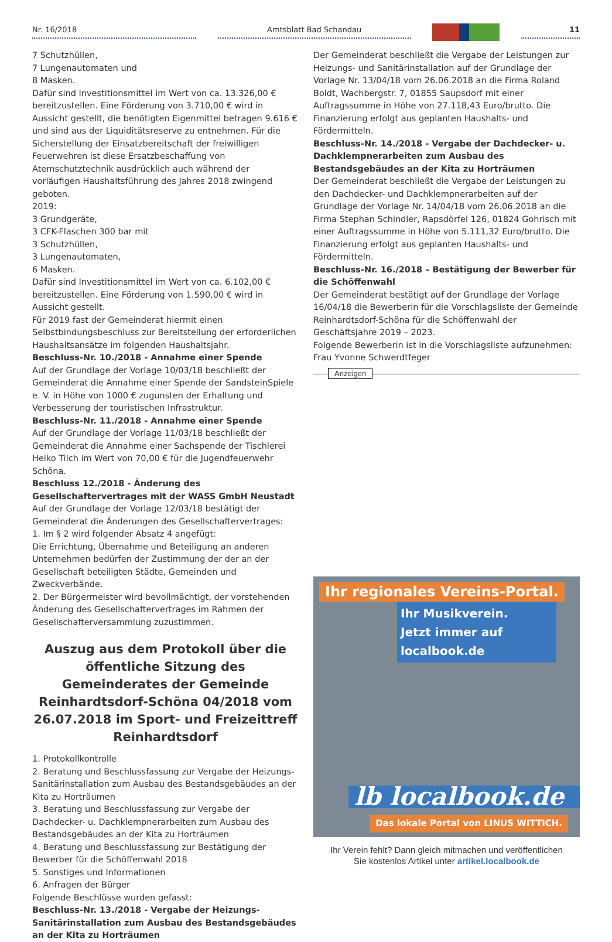Nr. 16/2018 Amtsblatt Bad Schandau 11
7 Schutzhüllen,
7 Lungenautomaten und
8 Masken.
Dafür sind Investitionsmittel im Wert von ca. 13.326,00 € bereitzustellen. Eine Förderung von 3.710,00 € wird in Aussicht gestellt, die benötigten Eigenmittel betragen 9.616 € und sind aus der Liquiditätsreserve zu entnehmen. Für die Sicherstellung der Einsatzbereitschaft der freiwilligen Feuerwehren ist diese Ersatzbeschaffung von Atemschutztechnik ausdrücklich auch während der vorläufigen Haushaltsführung des Jahres 2018 zwingend geboten.
2019:
3 Grundgeräte,
3 CFK-Flaschen 300 bar mit
3 Schutzhüllen,
3 Lungenautomaten,
6 Masken.
Dafür sind Investitionsmittel im Wert von ca. 6.102,00 € bereitzustellen. Eine Förderung von 1.590,00 € wird in Aussicht gestellt.
Für 2019 fast der Gemeinderat hiermit einen Selbstbindungsbeschluss zur Bereitstellung der erforderlichen Haushaltsansätze im folgenden Haushaltsjahr.
Beschluss-Nr. 10./2018 - Annahme einer Spende
Auf der Grundlage der Vorlage 10/03/18 beschließt der Gemeinderat die Annahme einer Spende der SandsteinSpiele e. V. in Höhe von 1000 € zugunsten der Erhaltung und Verbesserung der touristischen Infrastruktur.
Beschluss-Nr. 11./2018 - Annahme einer Spende
Auf der Grundlage der Vorlage 11/03/18 beschließt der Gemeinderat die Annahme einer Sachspende der Tischlerei Heiko Tilch im Wert von 70,00 € für die Jugendfeuerwehr Schöna.
Beschluss 12./2018 - Änderung des Gesellschaftervertrages mit der WASS GmbH Neustadt
Auf der Grundlage der Vorlage 12/03/18 bestätigt der Gemeinderat die Änderungen des Gesellschaftervertrages:
1. Im § 2 wird folgender Absatz 4 angefügt:
Die Errichtung, Übernahme und Beteiligung an anderen Unternehmen bedürfen der Zustimmung der der an der Gesellschaft beteiligten Städte, Gemeinden und Zweckverbände.
2. Der Bürgermeister wird bevollmächtigt, der vorstehenden Änderung des Gesellschaftervertrages im Rahmen der Gesellschafterversammlung zuzustimmen.
Auszug aus dem Protokoll über die öffentliche Sitzung des Gemeinderates der Gemeinde Reinhardtsdorf-Schöna 04/2018 vom 26.07.2018 im Sport- und Freizeittreff Reinhardtsdorf
1. Protokollkontrolle
2. Beratung und Beschlussfassung zur Vergabe der Heizungs-Sanitärinstallation zum Ausbau des Bestandsgebäudes an der Kita zu Horträumen
3. Beratung und Beschlussfassung zur Vergabe der Dachdecker- u. Dachklempnerarbeiten zum Ausbau des Bestandsgebäudes an der Kita zu Horträumen
4. Beratung und Beschlussfassung zur Bestätigung der Bewerber für die Schöffenwahl 2018
5. Sonstiges und Informationen
6. Anfragen der Bürger
Folgende Beschlüsse wurden gefasst:
Beschluss-Nr. 13./2018 - Vergabe der Heizungs-Sanitärinstallation zum Ausbau des Bestandsgebäudes an der Kita zu Horträumen
Der Gemeinderat beschließt die Vergabe der Leistungen zur Heizungs- und Sanitärinstallation auf der Grundlage der Vorlage Nr. 13/04/18 vom 26.06.2018 an die Firma Roland Boldt, Wachbergstr. 7, 01855 Saupsdorf mit einer Auftragssumme in Höhe von 27.118,43 Euro/brutto. Die Finanzierung erfolgt aus geplanten Haushalts- und Fördermitteln.
Beschluss-Nr. 14./2018 - Vergabe der Dachdecker- u. Dachklempnerarbeiten zum Ausbau des Bestandsgebäudes an der Kita zu Horträumen
Der Gemeinderat beschließt die Vergabe der Leistungen zu den Dachdecker- und Dachklempnerarbeiten auf der Grundlage der Vorlage Nr. 14/04/18 vom 26.06.2018 an die Firma Stephan Schindler, Rapsdörfel 126, 01824 Gohrisch mit einer Auftragssumme in Höhe von 5.111,32 Euro/brutto. Die Finanzierung erfolgt aus geplanten Haushalts- und Fördermitteln.
Beschluss-Nr. 16./2018 – Bestätigung der Bewerber für die Schöffenwahl
Der Gemeinderat bestätigt auf der Grundlage der Vorlage 16/04/18 die Bewerberin für die Vorschlagsliste der Gemeinde Reinhardtsdorf-Schöna für die Schöffenwahl der Geschäftsjahre 2019 – 2023.
Folgende Bewerberin ist in die Vorschlagsliste aufzunehmen:
Frau Yvonne Schwerdtfeger
Anzeigen
Ihr regionales Vereins-Portal.
Ihr Musikverein.
Jetzt immer auf localbook.de
lb localbook.de
Das lokale Portal von LINUS WITTICH.
Ihr Verein fehlt? Dann gleich mitmachen und veröffentlichen
Sie kostenlos Artikel unter artikel.localbook.de